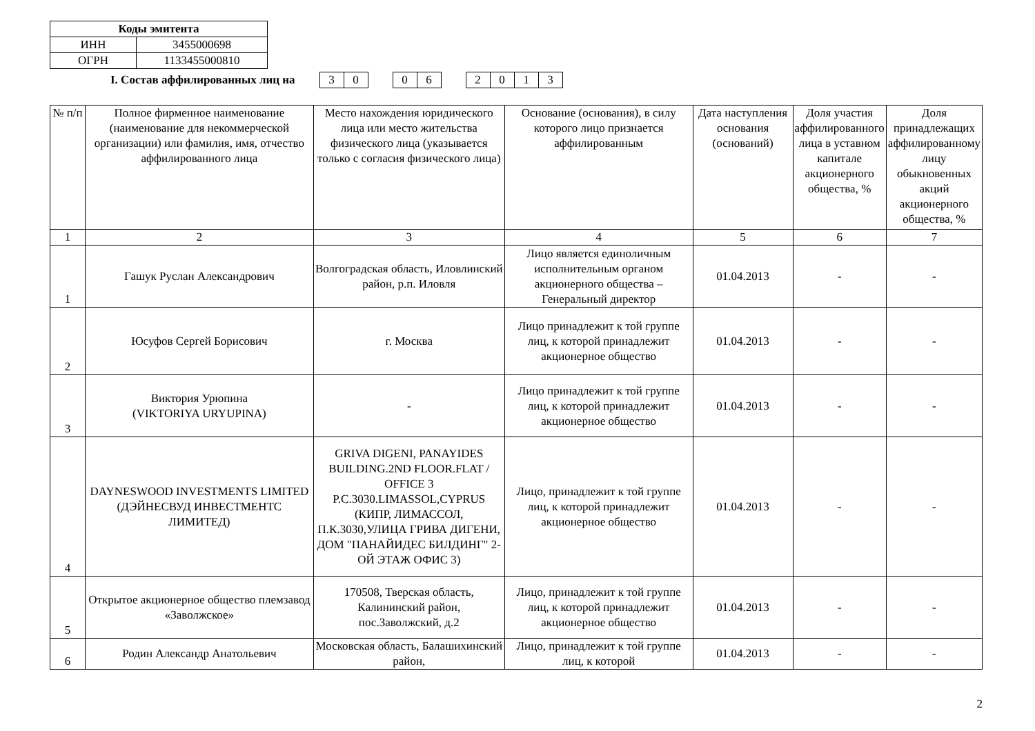| Коды эмитента | |
| --- | --- |
| ИНН | 3455000698 |
| ОГРН | 1133455000810 |
I. Состав аффилированных лиц на
30 06 2013
| № п/п | Полное фирменное наименование (наименование для некоммерческой организации) или фамилия, имя, отчество аффилированного лица | Место нахождения юридического лица или место жительства физического лица (указывается только с согласия физического лица) | Основание (основания), в силу которого лицо признается аффилированным | Дата наступления основания (оснований) | Доля участия аффилированного лица в уставном капитале акционерного общества, % | Доля принадлежащих аффилированному лицу обыкновенных акций акционерного общества, % |
| --- | --- | --- | --- | --- | --- | --- |
| 1 | 2 | 3 | 4 | 5 | 6 | 7 |
| 1 | Гашук Руслан Александрович | Волгоградская область, Иловлинский район, р.п. Иловля | Лицо является единоличным исполнительным органом акционерного общества – Генеральный директор | 01.04.2013 | - | - |
| 2 | Юсуфов Сергей Борисович | г. Москва | Лицо принадлежит к той группе лиц, к которой принадлежит акционерное общество | 01.04.2013 | - | - |
| 3 | Виктория Урюпина (VIKTORIYA URYUPINA) | - | Лицо принадлежит к той группе лиц, к которой принадлежит акционерное общество | 01.04.2013 | - | - |
| 4 | DAYNESWOOD INVESTMENTS LIMITED (ДЭЙНЕСВУД ИНВЕСТМЕНТС ЛИМИТЕД) | GRIVA DIGENI, PANAYIDES BUILDING.2ND FLOOR.FLAT / OFFICE 3 P.C.3030.LIMASSOL,CYPRUS (КИПР, ЛИМАССОЛ, П.К.3030,УЛИЦА ГРИВА ДИГЕНИ, ДОМ "ПАНАЙИДЕС БИЛДИНГ" 2-ОЙ ЭТАЖ ОФИС 3) | Лицо, принадлежит к той группе лиц, к которой принадлежит акционерное общество | 01.04.2013 | - | - |
| 5 | Открытое акционерное общество племзавод «Заволжское» | 170508, Тверская область, Калининский район, пос.Заволжский, д.2 | Лицо, принадлежит к той группе лиц, к которой принадлежит акционерное общество | 01.04.2013 | - | - |
| 6 | Родин Александр Анатольевич | Московская область, Балашихинский район, | Лицо, принадлежит к той группе лиц, к которой | 01.04.2013 | - | - |
2